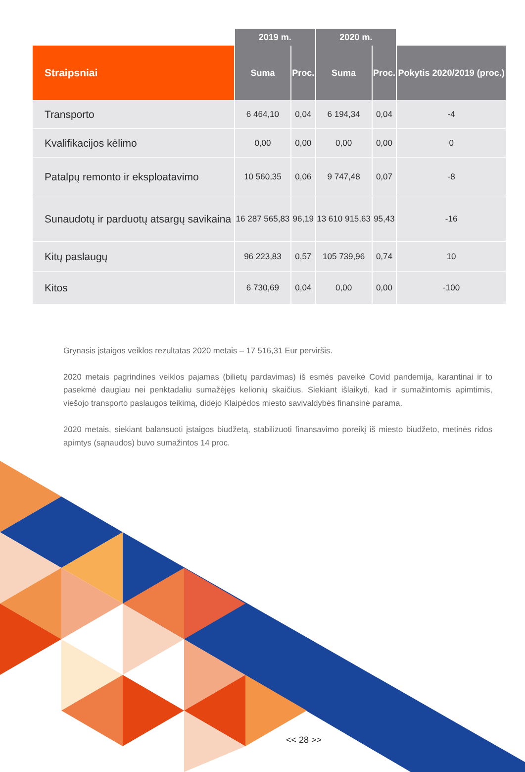| | 2019 m. | | 2020 m. | | |
| --- | --- | --- | --- | --- | --- |
| Straipsniai | Suma | Proc. | Suma | Proc. | Pokytis 2020/2019 (proc.) |
| Transporto | 6 464,10 | 0,04 | 6 194,34 | 0,04 | -4 |
| Kvalifikacijos kėlimo | 0,00 | 0,00 | 0,00 | 0,00 | 0 |
| Patalpų remonto ir eksploatavimo | 10 560,35 | 0,06 | 9 747,48 | 0,07 | -8 |
| Sunaudotų ir parduotų atsargų savikaina | 16 287 565,83 | 96,19 | 13 610 915,63 | 95,43 | -16 |
| Kitų paslaugų | 96 223,83 | 0,57 | 105 739,96 | 0,74 | 10 |
| Kitos | 6 730,69 | 0,04 | 0,00 | 0,00 | -100 |
Grynasis įstaigos veiklos rezultatas 2020 metais – 17 516,31 Eur perviršis.
2020 metais pagrindines veiklos pajamas (bilietų pardavimas) iš esmės paveikė Covid pandemija, karantinai ir to pasekmė daugiau nei penktadaliu sumažėjęs kelionių skaičius. Siekiant išlaikyti, kad ir sumažintomis apimtimis, viešojo transporto paslaugos teikimą, didėjo Klaipėdos miesto savivaldybės finansinė parama.
2020 metais, siekiant balansuoti įstaigos biudžetą, stabilizuoti finansavimo poreikį iš miesto biudžeto, metinės ridos apimtys (sąnaudos) buvo sumažintos 14 proc.
<< 28 >>